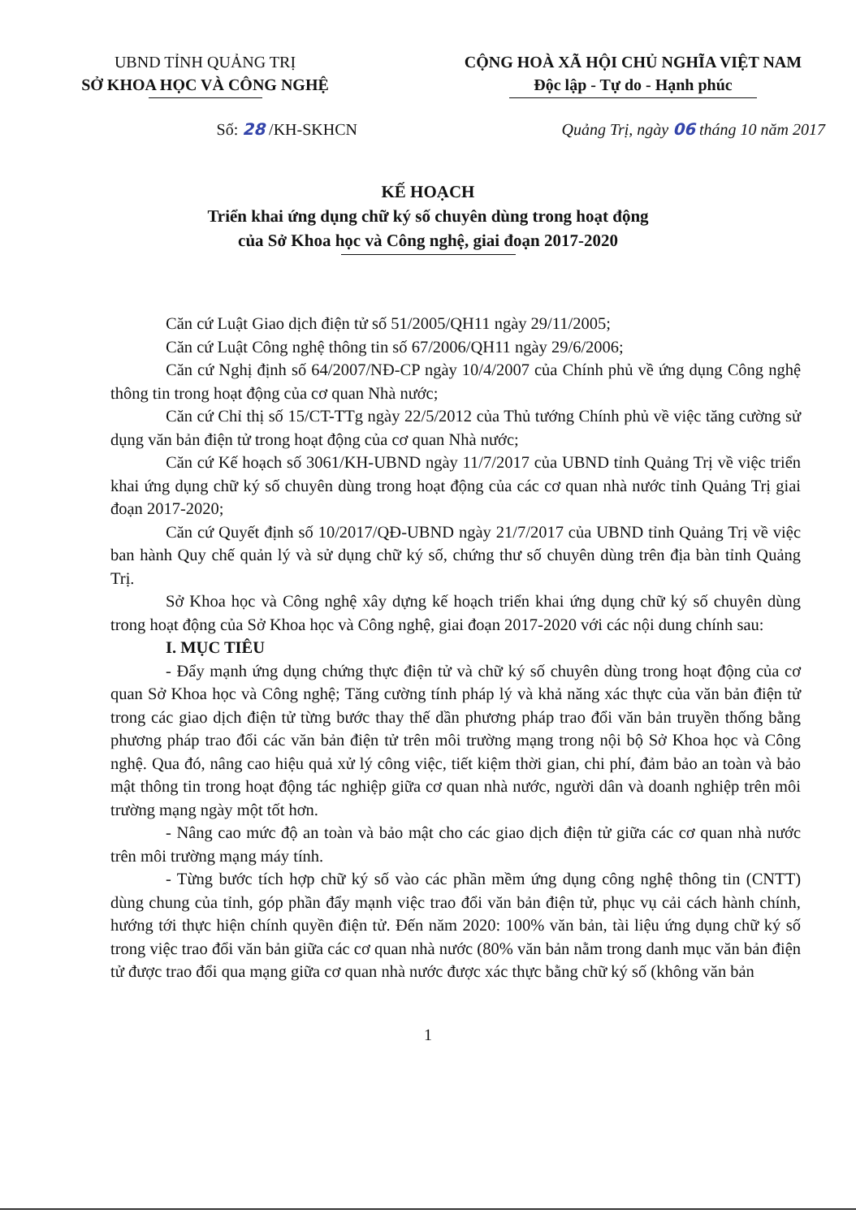UBND TỈNH QUẢNG TRỊ
SỞ KHOA HỌC VÀ CÔNG NGHỆ
CỘNG HOÀ XÃ HỘI CHỦ NGHĨA VIỆT NAM
Độc lập - Tự do - Hạnh phúc
Số: 28 /KH-SKHCN Quảng Trị, ngày 06 tháng 10 năm 2017
KẾ HOẠCH
Triển khai ứng dụng chữ ký số chuyên dùng trong hoạt động
của Sở Khoa học và Công nghệ, giai đoạn 2017-2020
Căn cứ Luật Giao dịch điện tử số 51/2005/QH11 ngày 29/11/2005;
Căn cứ Luật Công nghệ thông tin số 67/2006/QH11 ngày 29/6/2006;
Căn cứ Nghị định số 64/2007/NĐ-CP ngày 10/4/2007 của Chính phủ về ứng dụng Công nghệ thông tin trong hoạt động của cơ quan Nhà nước;
Căn cứ Chỉ thị số 15/CT-TTg ngày 22/5/2012 của Thủ tướng Chính phủ về việc tăng cường sử dụng văn bản điện tử trong hoạt động của cơ quan Nhà nước;
Căn cứ Kế hoạch số 3061/KH-UBND ngày 11/7/2017 của UBND tỉnh Quảng Trị về việc triển khai ứng dụng chữ ký số chuyên dùng trong hoạt động của các cơ quan nhà nước tỉnh Quảng Trị giai đoạn 2017-2020;
Căn cứ Quyết định số 10/2017/QĐ-UBND ngày 21/7/2017 của UBND tỉnh Quảng Trị về việc ban hành Quy chế quản lý và sử dụng chữ ký số, chứng thư số chuyên dùng trên địa bàn tỉnh Quảng Trị.
Sở Khoa học và Công nghệ xây dựng kế hoạch triển khai ứng dụng chữ ký số chuyên dùng trong hoạt động của Sở Khoa học và Công nghệ, giai đoạn 2017-2020 với các nội dung chính sau:
I. MỤC TIÊU
- Đẩy mạnh ứng dụng chứng thực điện tử và chữ ký số chuyên dùng trong hoạt động của cơ quan Sở Khoa học và Công nghệ; Tăng cường tính pháp lý và khả năng xác thực của văn bản điện tử trong các giao dịch điện tử từng bước thay thế dần phương pháp trao đổi văn bản truyền thống bằng phương pháp trao đổi các văn bản điện tử trên môi trường mạng trong nội bộ Sở Khoa học và Công nghệ. Qua đó, nâng cao hiệu quả xử lý công việc, tiết kiệm thời gian, chi phí, đảm bảo an toàn và bảo mật thông tin trong hoạt động tác nghiệp giữa cơ quan nhà nước, người dân và doanh nghiệp trên môi trường mạng ngày một tốt hơn.
- Nâng cao mức độ an toàn và bảo mật cho các giao dịch điện tử giữa các cơ quan nhà nước trên môi trường mạng máy tính.
- Từng bước tích hợp chữ ký số vào các phần mềm ứng dụng công nghệ thông tin (CNTT) dùng chung của tỉnh, góp phần đẩy mạnh việc trao đổi văn bản điện tử, phục vụ cải cách hành chính, hướng tới thực hiện chính quyền điện tử. Đến năm 2020: 100% văn bản, tài liệu ứng dụng chữ ký số trong việc trao đổi văn bản giữa các cơ quan nhà nước (80% văn bản nằm trong danh mục văn bản điện tử được trao đổi qua mạng giữa cơ quan nhà nước được xác thực bằng chữ ký số (không văn bản
1